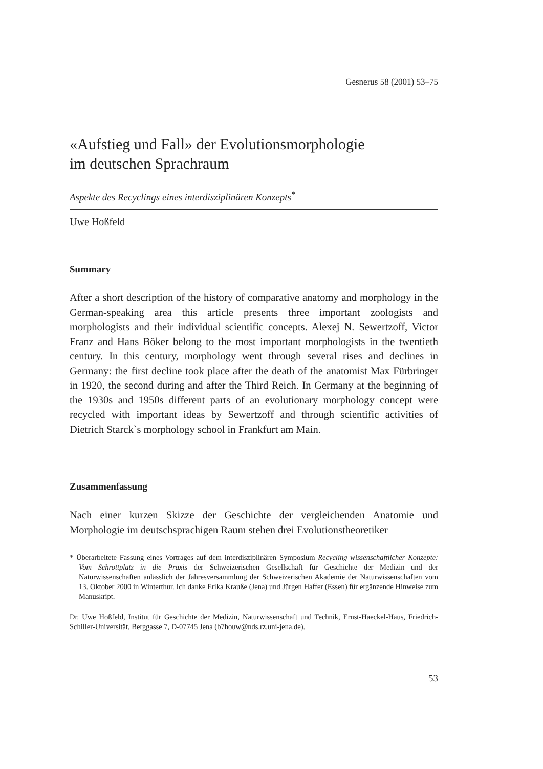Gesnerus 58 (2001) 53–75
«Aufstieg und Fall» der Evolutionsmorphologie
im deutschen Sprachraum
Aspekte des Recyclings eines interdisziplinären Konzepts<sup>*</sup>
Uwe Hoßfeld
Summary
After a short description of the history of comparative anatomy and morphology in the German-speaking area this article presents three important zoologists and morphologists and their individual scientific concepts. Alexej N. Sewertzoff, Victor Franz and Hans Böker belong to the most important morphologists in the twentieth century. In this century, morphology went through several rises and declines in Germany: the first decline took place after the death of the anatomist Max Fürbringer in 1920, the second during and after the Third Reich. In Germany at the beginning of the 1930s and 1950s different parts of an evolutionary morphology concept were recycled with important ideas by Sewertzoff and through scientific activities of Dietrich Starck`s morphology school in Frankfurt am Main.
Zusammenfassung
Nach einer kurzen Skizze der Geschichte der vergleichenden Anatomie und Morphologie im deutschsprachigen Raum stehen drei Evolutionstheoretiker
* Überarbeitete Fassung eines Vortrages auf dem interdisziplinären Symposium Recycling wissenschaftlicher Konzepte: Vom Schrottplatz in die Praxis der Schweizerischen Gesellschaft für Geschichte der Medizin und der Naturwissenschaften anlässlich der Jahresversammlung der Schweizerischen Akademie der Naturwissenschaften vom 13. Oktober 2000 in Winterthur. Ich danke Erika Krauße (Jena) und Jürgen Haffer (Essen) für ergänzende Hinweise zum Manuskript.
Dr. Uwe Hoßfeld, Institut für Geschichte der Medizin, Naturwissenschaft und Technik, Ernst-Haeckel-Haus, Friedrich-Schiller-Universität, Berggasse 7, D-07745 Jena (b7houw@nds.rz.uni-jena.de).
53